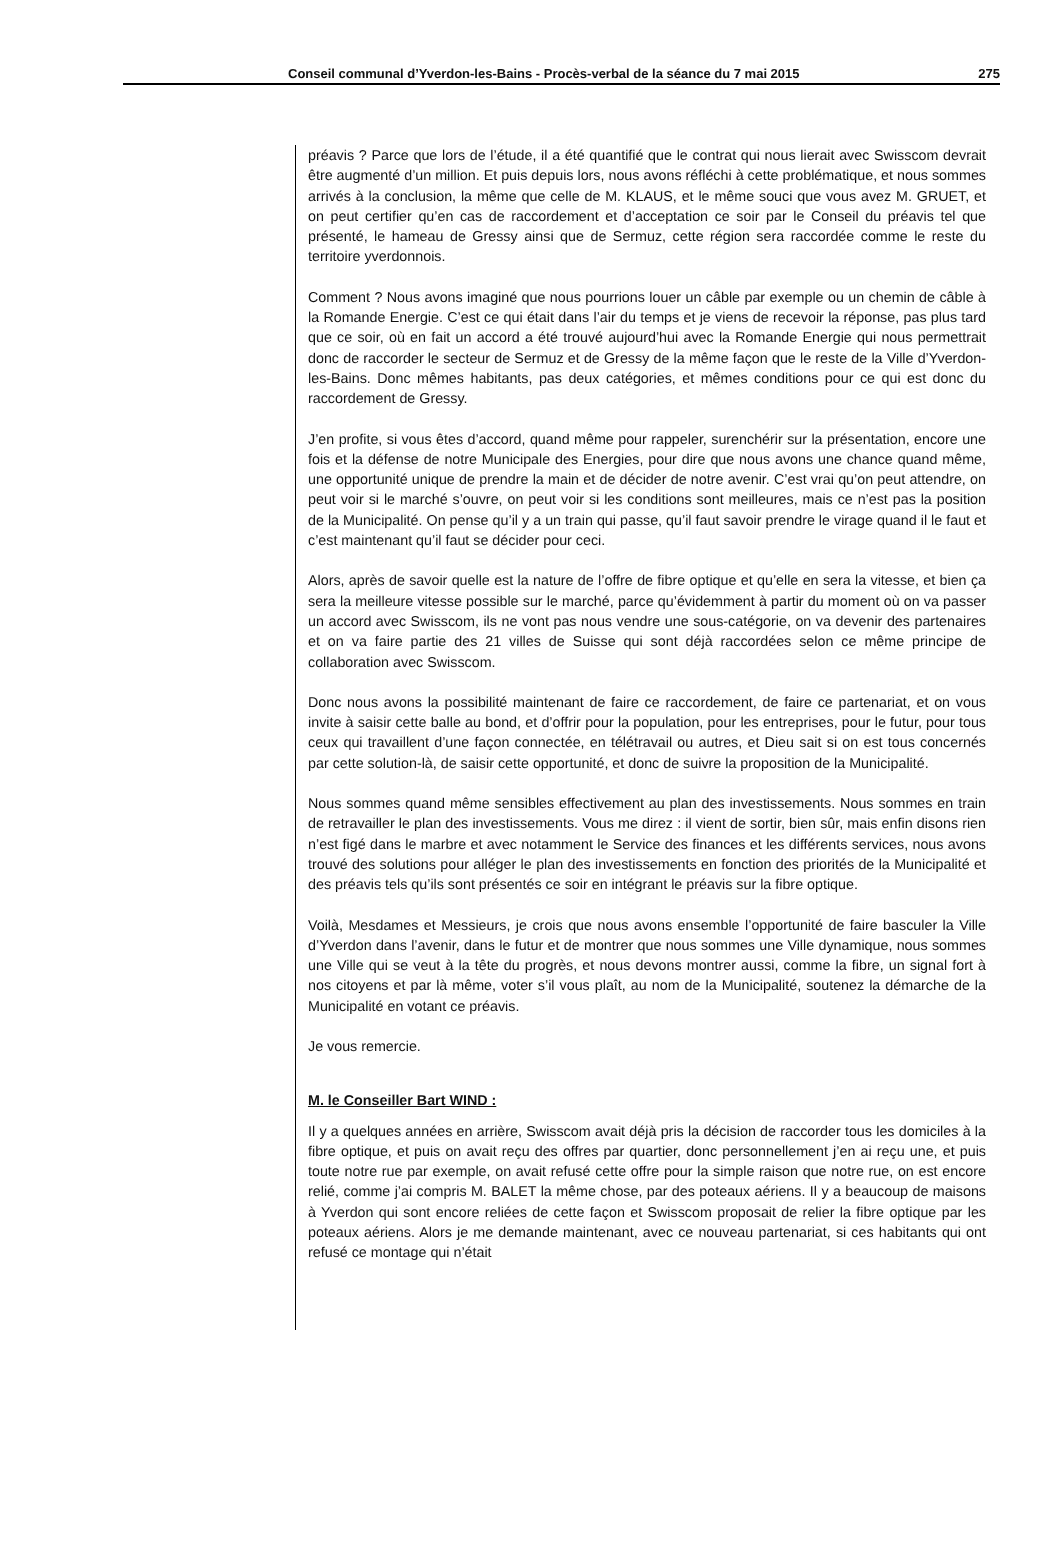Conseil communal d’Yverdon-les-Bains - Procès-verbal de la séance du 7 mai 2015 275
préavis ? Parce que lors de l’étude, il a été quantifié que le contrat qui nous lierait avec Swisscom devrait être augmenté d’un million. Et puis depuis lors, nous avons réfléchi à cette problématique, et nous sommes arrivés à la conclusion, la même que celle de M. KLAUS, et le même souci que vous avez M. GRUET, et on peut certifier qu’en cas de raccordement et d’acceptation ce soir par le Conseil du préavis tel que présenté, le hameau de Gressy ainsi que de Sermuz, cette région sera raccordée comme le reste du territoire yverdonnois.
Comment ? Nous avons imaginé que nous pourrions louer un câble par exemple ou un chemin de câble à la Romande Energie. C’est ce qui était dans l’air du temps et je viens de recevoir la réponse, pas plus tard que ce soir, où en fait un accord a été trouvé aujourd’hui avec la Romande Energie qui nous permettrait donc de raccorder le secteur de Sermuz et de Gressy de la même façon que le reste de la Ville d’Yverdon-les-Bains. Donc mêmes habitants, pas deux catégories, et mêmes conditions pour ce qui est donc du raccordement de Gressy.
J’en profite, si vous êtes d’accord, quand même pour rappeler, surenchérir sur la présentation, encore une fois et la défense de notre Municipale des Energies, pour dire que nous avons une chance quand même, une opportunité unique de prendre la main et de décider de notre avenir. C’est vrai qu’on peut attendre, on peut voir si le marché s’ouvre, on peut voir si les conditions sont meilleures, mais ce n’est pas la position de la Municipalité. On pense qu’il y a un train qui passe, qu’il faut savoir prendre le virage quand il le faut et c’est maintenant qu’il faut se décider pour ceci.
Alors, après de savoir quelle est la nature de l’offre de fibre optique et qu’elle en sera la vitesse, et bien ça sera la meilleure vitesse possible sur le marché, parce qu’évidemment à partir du moment où on va passer un accord avec Swisscom, ils ne vont pas nous vendre une sous-catégorie, on va devenir des partenaires et on va faire partie des 21 villes de Suisse qui sont déjà raccordées selon ce même principe de collaboration avec Swisscom.
Donc nous avons la possibilité maintenant de faire ce raccordement, de faire ce partenariat, et on vous invite à saisir cette balle au bond, et d’offrir pour la population, pour les entreprises, pour le futur, pour tous ceux qui travaillent d’une façon connectée, en télétravail ou autres, et Dieu sait si on est tous concernés par cette solution-là, de saisir cette opportunité, et donc de suivre la proposition de la Municipalité.
Nous sommes quand même sensibles effectivement au plan des investissements. Nous sommes en train de retravailler le plan des investissements. Vous me direz : il vient de sortir, bien sûr, mais enfin disons rien n’est figé dans le marbre et avec notamment le Service des finances et les différents services, nous avons trouvé des solutions pour alléger le plan des investissements en fonction des priorités de la Municipalité et des préavis tels qu’ils sont présentés ce soir en intégrant le préavis sur la fibre optique.
Voilà, Mesdames et Messieurs, je crois que nous avons ensemble l’opportunité de faire basculer la Ville d’Yverdon dans l’avenir, dans le futur et de montrer que nous sommes une Ville dynamique, nous sommes une Ville qui se veut à la tête du progrès, et nous devons montrer aussi, comme la fibre, un signal fort à nos citoyens et par là même, voter s’il vous plaît, au nom de la Municipalité, soutenez la démarche de la Municipalité en votant ce préavis.
Je vous remercie.
M. le Conseiller Bart WIND :
Il y a quelques années en arrière, Swisscom avait déjà pris la décision de raccorder tous les domiciles à la fibre optique, et puis on avait reçu des offres par quartier, donc personnellement j’en ai reçu une, et puis toute notre rue par exemple, on avait refusé cette offre pour la simple raison que notre rue, on est encore relié, comme j’ai compris M. BALET la même chose, par des poteaux aériens. Il y a beaucoup de maisons à Yverdon qui sont encore reliées de cette façon et Swisscom proposait de relier la fibre optique par les poteaux aériens. Alors je me demande maintenant, avec ce nouveau partenariat, si ces habitants qui ont refusé ce montage qui n’était